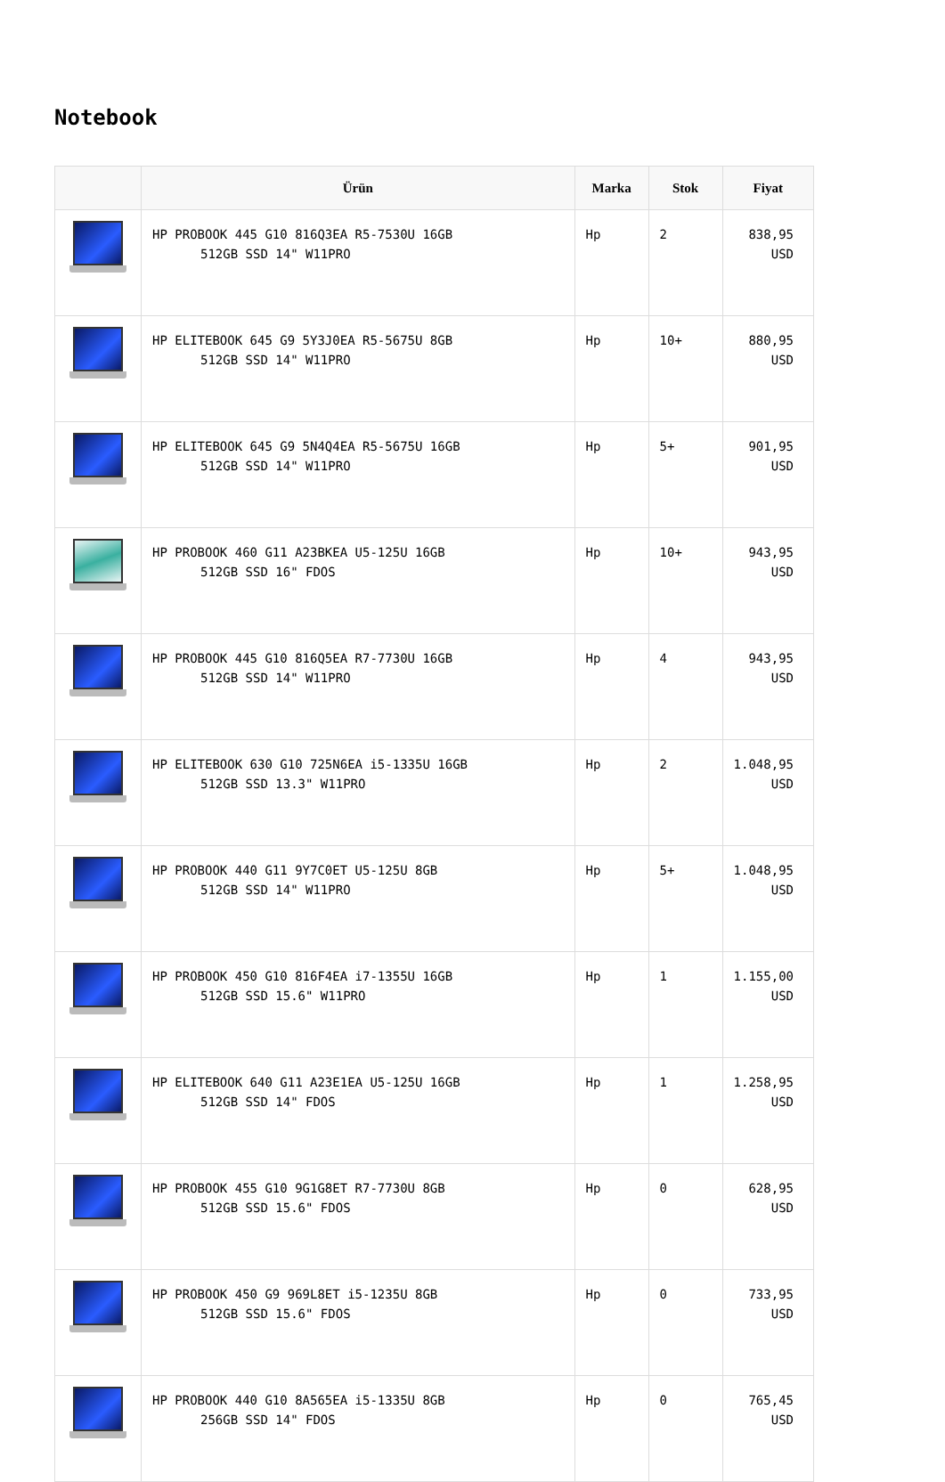Notebook
| | Ürün | Marka | Stok | Fiyat |
| --- | --- | --- | --- | --- |
| | HP PROBOOK 445 G10 816Q3EA R5-7530U 16GB 512GB SSD 14" W11PRO | Hp | 2 | 838,95 USD |
| | HP ELITEBOOK 645 G9 5Y3J0EA R5-5675U 8GB 512GB SSD 14" W11PRO | Hp | 10+ | 880,95 USD |
| | HP ELITEBOOK 645 G9 5N4Q4EA R5-5675U 16GB 512GB SSD 14" W11PRO | Hp | 5+ | 901,95 USD |
| | HP PROBOOK 460 G11 A23BKEA U5-125U 16GB 512GB SSD 16" FDOS | Hp | 10+ | 943,95 USD |
| | HP PROBOOK 445 G10 816Q5EA R7-7730U 16GB 512GB SSD 14" W11PRO | Hp | 4 | 943,95 USD |
| | HP ELITEBOOK 630 G10 725N6EA i5-1335U 16GB 512GB SSD 13.3" W11PRO | Hp | 2 | 1.048,95 USD |
| | HP PROBOOK 440 G11 9Y7C0ET U5-125U 8GB 512GB SSD 14" W11PRO | Hp | 5+ | 1.048,95 USD |
| | HP PROBOOK 450 G10 816F4EA i7-1355U 16GB 512GB SSD 15.6" W11PRO | Hp | 1 | 1.155,00 USD |
| | HP ELITEBOOK 640 G11 A23E1EA U5-125U 16GB 512GB SSD 14" FDOS | Hp | 1 | 1.258,95 USD |
| | HP PROBOOK 455 G10 9G1G8ET R7-7730U 8GB 512GB SSD 15.6" FDOS | Hp | 0 | 628,95 USD |
| | HP PROBOOK 450 G9 969L8ET i5-1235U 8GB 512GB SSD 15.6" FDOS | Hp | 0 | 733,95 USD |
| | HP PROBOOK 440 G10 8A565EA i5-1335U 8GB 256GB SSD 14" FDOS | Hp | 0 | 765,45 USD |